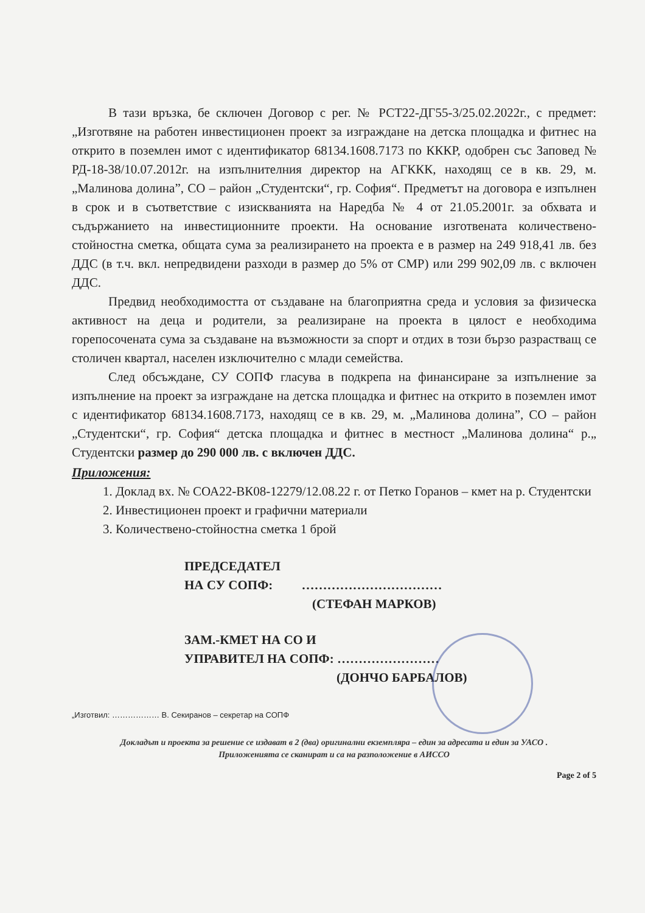В тази връзка, бе сключен Договор с рег. № РСТ22-ДГ55-3/25.02.2022г., с предмет: „Изготвяне на работен инвестиционен проект за изграждане на детска площадка и фитнес на открито в поземлен имот с идентификатор 68134.1608.7173 по КККР, одобрен със Заповед № РД-18-38/10.07.2012г. на изпълнителния директор на АГККК, находящ се в кв. 29, м. „Малинова долина”, СО – район „Студентски“, гр. София“. Предметът на договора е изпълнен в срок и в съответствие с изискванията на Наредба № 4 от 21.05.2001г. за обхвата и съдържанието на инвестиционните проекти. На основание изготвената количествено-стойностна сметка, общата сума за реализирането на проекта е в размер на 249 918,41 лв. без ДДС (в т.ч. вкл. непредвидени разходи в размер до 5% от СМР) или 299 902,09 лв. с включен ДДС.
Предвид необходимостта от създаване на благоприятна среда и условия за физическа активност на деца и родители, за реализиране на проекта в цялост е необходима горепосочената сума за създаване на възможности за спорт и отдих в този бързо разрастващ се столичен квартал, населен изключително с млади семейства.
След обсъждане, СУ СОПФ гласува в подкрепа на финансиране за изпълнение за изпълнение на проект за изграждане на детска площадка и фитнес на открито в поземлен имот с идентификатор 68134.1608.7173, находящ се в кв. 29, м. „Малинова долина”, СО – район „Студентски“, гр. София“ детска площадка и фитнес в местност „Малинова долина“ р.„ Студентски размер до 290 000 лв. с включен ДДС.
Приложения:
1. Доклад вх. № СОА22-ВК08-12279/12.08.22 г. от Петко Горанов – кмет на р. Студентски
2. Инвестиционен проект и графични материали
3. Количествено-стойностна сметка 1 брой
ПРЕДСЕДАТЕЛ
НА СУ СОПФ: ……………………………
(СТЕФАН МАРКОВ)
ЗАМ.-КМЕТ НА СО И
УПРАВИТЕЛ НА СОПФ: ……………………
(ДОНЧО БАРБАЛОВ)
„Изготвил: ……………… В. Секиранов – секретар на СОПФ
Докладът и проекта за решение се издават в 2 (два) оригинални екземпляра – един за адресата и един за УАСО .
Приложенията се сканират и са на разположение в АИССО
Page 2 of 5